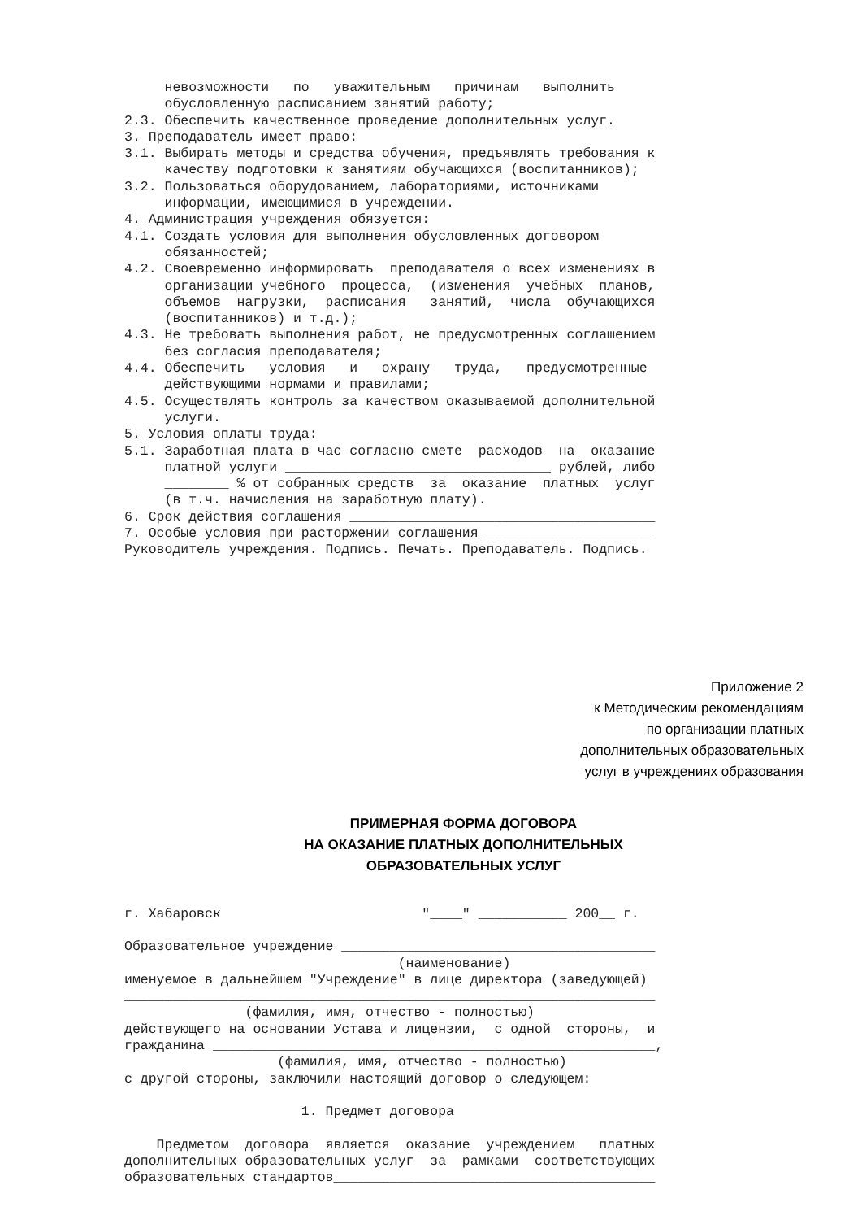невозможности по уважительным причинам выполнить обусловленную расписанием занятий работу; 2.3. Обеспечить качественное проведение дополнительных услуг. 3. Преподаватель имеет право: 3.1. Выбирать методы и средства обучения, предъявлять требования к качеству подготовки к занятиям обучающихся (воспитанников); 3.2. Пользоваться оборудованием, лабораториями, источниками информации, имеющимися в учреждении. 4. Администрация учреждения обязуется: 4.1. Создать условия для выполнения обусловленных договором обязанностей; 4.2. Своевременно информировать преподавателя о всех изменениях в организации учебного процесса, (изменения учебных планов, объемов нагрузки, расписания занятий, числа обучающихся (воспитанников) и т.д.); 4.3. Не требовать выполнения работ, не предусмотренных соглашением без согласия преподавателя; 4.4. Обеспечить условия и охрану труда, предусмотренные действующими нормами и правилами; 4.5. Осуществлять контроль за качеством оказываемой дополнительной услуги. 5. Условия оплаты труда: 5.1. Заработная плата в час согласно смете расходов на оказание платной услуги _________________________________ рублей, либо ________ % от собранных средств за оказание платных услуг (в т.ч. начисления на заработную плату). 6. Срок действия соглашения ______________________________________ 7. Особые условия при расторжении соглашения _____________________ Руководитель учреждения. Подпись. Печать. Преподаватель. Подпись.
Приложение 2
к Методическим рекомендациям
по организации платных
дополнительных образовательных
услуг в учреждениях образования
ПРИМЕРНАЯ ФОРМА ДОГОВОРА
НА ОКАЗАНИЕ ПЛАТНЫХ ДОПОЛНИТЕЛЬНЫХ
ОБРАЗОВАТЕЛЬНЫХ УСЛУГ
г. Хабаровск "____" ___________ 200__ г. Образовательное учреждение _______________________________________ (наименование) именуемое в дальнейшем "Учреждение" в лице директора (заведующей) __________________________________________________________________ (фамилия, имя, отчество - полностью) действующего на основании Устава и лицензии, с одной стороны, и гражданина _______________________________________________________, (фамилия, имя, отчество - полностью) с другой стороны, заключили настоящий договор о следующем: 1. Предмет договора Предметом договора является оказание учреждением платных дополнительных образовательных услуг за рамками соответствующих образовательных стандартов________________________________________